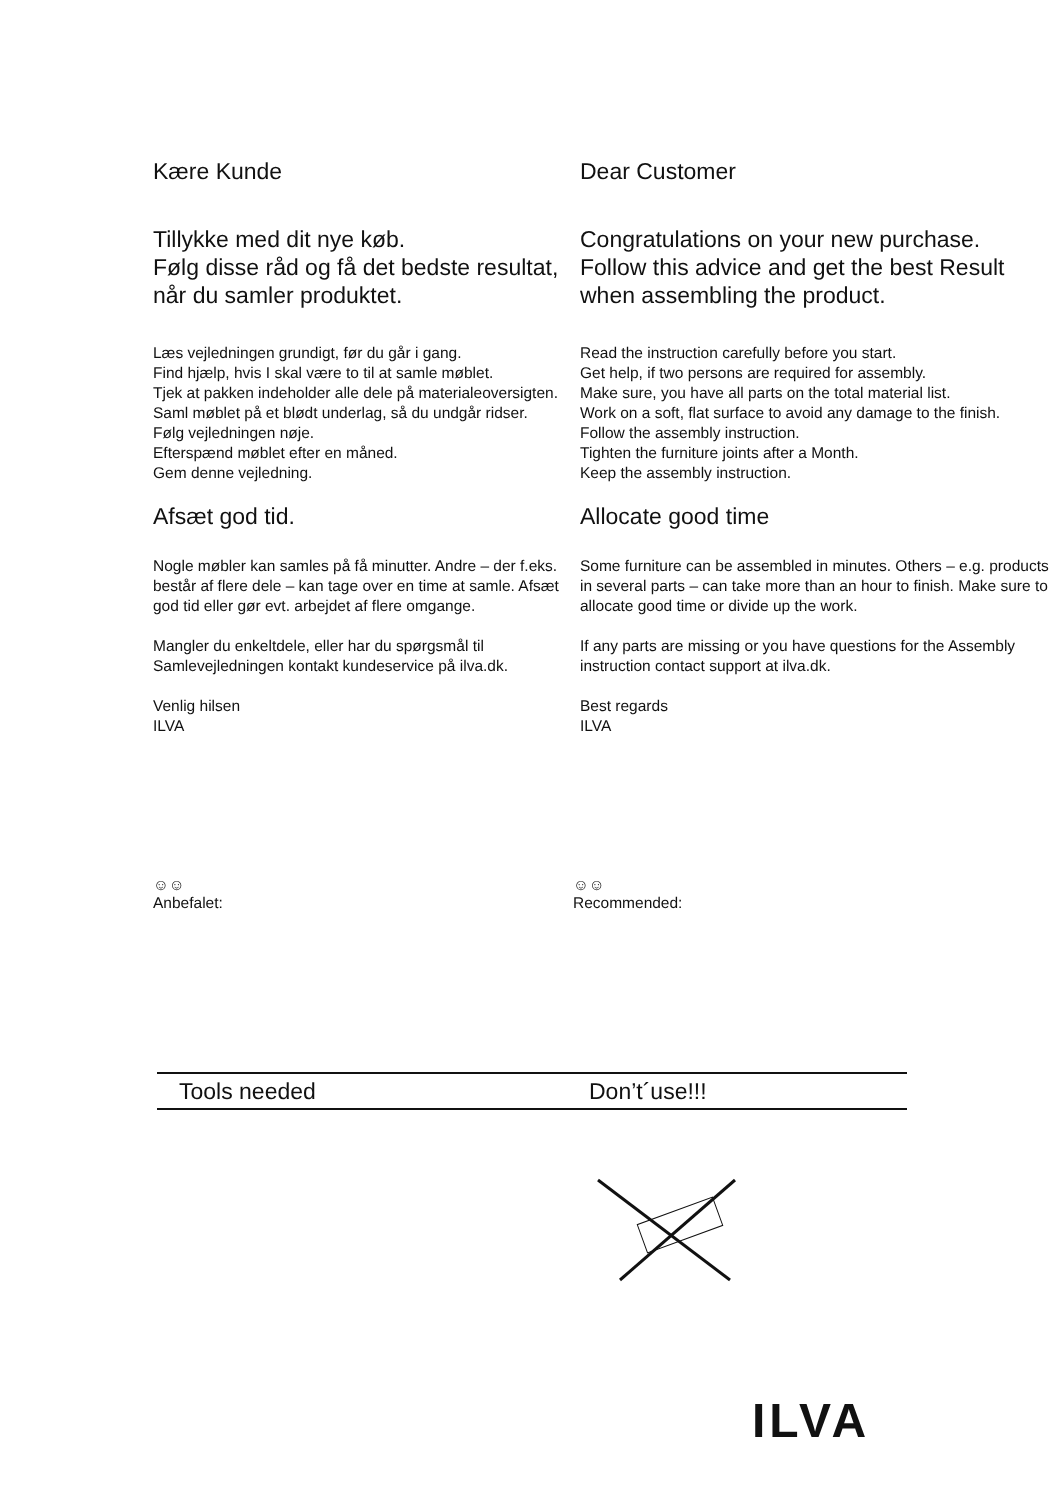Kære Kunde
Tillykke med dit nye køb.
Følg disse råd og få det bedste resultat, når du samler produktet.
Læs vejledningen grundigt, før du går i gang.
Find hjælp, hvis I skal være to til at samle møblet.
Tjek at pakken indeholder alle dele på materialeoversigten.
Saml møblet på et blødt underlag, så du undgår ridser.
Følg vejledningen nøje.
Efterspænd møblet efter en måned.
Gem denne vejledning.
Afsæt god tid.
Nogle møbler kan samles på få minutter. Andre – der f.eks. består af flere dele – kan tage over en time at samle. Afsæt god tid eller gør evt. arbejdet af flere omgange.
Mangler du enkeltdele, eller har du spørgsmål til Samlevejledningen kontakt kundeservice på ilva.dk.
Venlig hilsen
ILVA
Dear Customer
Congratulations on your new purchase.
Follow this advice and get the best Result when assembling the product.
Read the instruction carefully before you start.
Get help, if two persons are required for assembly.
Make sure, you have all parts on the total material list.
Work on a soft, flat surface to avoid any damage to the finish.
Follow the assembly instruction.
Tighten the furniture joints after a Month.
Keep the assembly instruction.
Allocate good time
Some furniture can be assembled in minutes. Others – e.g. products in several parts – can take more than an hour to finish. Make sure to allocate good time or divide up the work.
If any parts are missing or you have questions for the Assembly instruction contact support at ilva.dk.
Best regards
ILVA
☺☺
Anbefalet:
☺☺
Recommended:
Tools needed Don’t´use!!!
ILVA